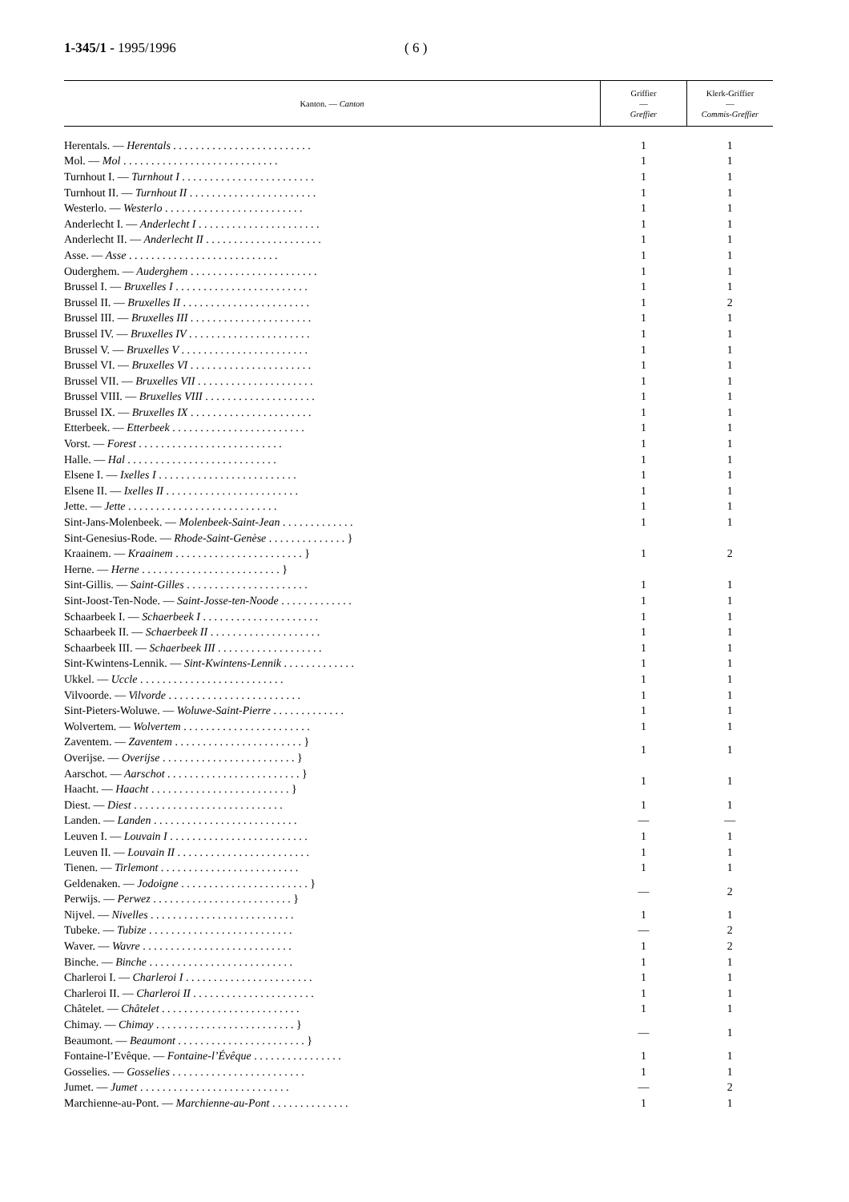1-345/1 - 1995/1996 ( 6 )
| Kanton. — Canton | Griffier — Greffier | Klerk-Griffier — Commis-Greffier |
| --- | --- | --- |
| Herentals. — Herentals . . . . . . . . . . . . . . . . . . . . . . . . . | 1 | 1 |
| Mol. — Mol . . . . . . . . . . . . . . . . . . . . . . . . . . . . | 1 | 1 |
| Turnhout I. — Turnhout I . . . . . . . . . . . . . . . . . . . . . . . . | 1 | 1 |
| Turnhout II. — Turnhout II . . . . . . . . . . . . . . . . . . . . . . . | 1 | 1 |
| Westerlo. — Westerlo . . . . . . . . . . . . . . . . . . . . . . . . . | 1 | 1 |
| Anderlecht I. — Anderlecht I . . . . . . . . . . . . . . . . . . . . . . | 1 | 1 |
| Anderlecht II. — Anderlecht II . . . . . . . . . . . . . . . . . . . . . | 1 | 1 |
| Asse. — Asse . . . . . . . . . . . . . . . . . . . . . . . . . . . | 1 | 1 |
| Ouderghem. — Auderghem . . . . . . . . . . . . . . . . . . . . . . . | 1 | 1 |
| Brussel I. — Bruxelles I . . . . . . . . . . . . . . . . . . . . . . . . | 1 | 1 |
| Brussel II. — Bruxelles II . . . . . . . . . . . . . . . . . . . . . . . | 1 | 2 |
| Brussel III. — Bruxelles III . . . . . . . . . . . . . . . . . . . . . . | 1 | 1 |
| Brussel IV. — Bruxelles IV . . . . . . . . . . . . . . . . . . . . . . | 1 | 1 |
| Brussel V. — Bruxelles V . . . . . . . . . . . . . . . . . . . . . . . | 1 | 1 |
| Brussel VI. — Bruxelles VI . . . . . . . . . . . . . . . . . . . . . . | 1 | 1 |
| Brussel VII. — Bruxelles VII . . . . . . . . . . . . . . . . . . . . . | 1 | 1 |
| Brussel VIII. — Bruxelles VIII . . . . . . . . . . . . . . . . . . . . | 1 | 1 |
| Brussel IX. — Bruxelles IX . . . . . . . . . . . . . . . . . . . . . . | 1 | 1 |
| Etterbeek. — Etterbeek . . . . . . . . . . . . . . . . . . . . . . . . | 1 | 1 |
| Vorst. — Forest . . . . . . . . . . . . . . . . . . . . . . . . . . | 1 | 1 |
| Halle. — Hal . . . . . . . . . . . . . . . . . . . . . . . . . . . | 1 | 1 |
| Elsene I. — Ixelles I . . . . . . . . . . . . . . . . . . . . . . . . . | 1 | 1 |
| Elsene II. — Ixelles II . . . . . . . . . . . . . . . . . . . . . . . . | 1 | 1 |
| Jette. — Jette . . . . . . . . . . . . . . . . . . . . . . . . . . . | 1 | 1 |
| Sint-Jans-Molenbeek. — Molenbeek-Saint-Jean . . . . . . . . . . . . . | 1 | 1 |
| Sint-Genesius-Rode. — Rhode-Saint-Genèse . . . . . . . . . . . . . . } | 1 | 2 |
| Kraainem. — Kraainem . . . . . . . . . . . . . . . . . . . . . . . } | | |
| Herne. — Herne . . . . . . . . . . . . . . . . . . . . . . . . . } | | |
| Sint-Gillis. — Saint-Gilles . . . . . . . . . . . . . . . . . . . . . . | 1 | 1 |
| Sint-Joost-Ten-Node. — Saint-Josse-ten-Noode . . . . . . . . . . . . . | 1 | 1 |
| Schaarbeek I. — Schaerbeek I . . . . . . . . . . . . . . . . . . . . . | 1 | 1 |
| Schaarbeek II. — Schaerbeek II . . . . . . . . . . . . . . . . . . . . | 1 | 1 |
| Schaarbeek III. — Schaerbeek III . . . . . . . . . . . . . . . . . . . | 1 | 1 |
| Sint-Kwintens-Lennik. — Sint-Kwintens-Lennik . . . . . . . . . . . . . | 1 | 1 |
| Ukkel. — Uccle . . . . . . . . . . . . . . . . . . . . . . . . . . | 1 | 1 |
| Vilvoorde. — Vilvorde . . . . . . . . . . . . . . . . . . . . . . . . | 1 | 1 |
| Sint-Pieters-Woluwe. — Woluwe-Saint-Pierre . . . . . . . . . . . . . | 1 | 1 |
| Wolvertem. — Wolvertem . . . . . . . . . . . . . . . . . . . . . . . | 1 | 1 |
| Zaventem. — Zaventem . . . . . . . . . . . . . . . . . . . . . . . } | 1 | 1 |
| Overijse. — Overijse . . . . . . . . . . . . . . . . . . . . . . . . } | | |
| Aarschot. — Aarschot . . . . . . . . . . . . . . . . . . . . . . . . } | 1 | 1 |
| Haacht. — Haacht . . . . . . . . . . . . . . . . . . . . . . . . . } | | |
| Diest. — Diest . . . . . . . . . . . . . . . . . . . . . . . . . . . | 1 | 1 |
| Landen. — Landen . . . . . . . . . . . . . . . . . . . . . . . . . . | — | — |
| Leuven I. — Louvain I . . . . . . . . . . . . . . . . . . . . . . . . . | 1 | 1 |
| Leuven II. — Louvain II . . . . . . . . . . . . . . . . . . . . . . . . | 1 | 1 |
| Tienen. — Tirlemont . . . . . . . . . . . . . . . . . . . . . . . . . | 1 | 1 |
| Geldenaken. — Jodoigne . . . . . . . . . . . . . . . . . . . . . . . } | — | 2 |
| Perwijs. — Perwez . . . . . . . . . . . . . . . . . . . . . . . . . } | | |
| Nijvel. — Nivelles . . . . . . . . . . . . . . . . . . . . . . . . . . | 1 | 1 |
| Tubeke. — Tubize . . . . . . . . . . . . . . . . . . . . . . . . . . | — | 2 |
| Waver. — Wavre . . . . . . . . . . . . . . . . . . . . . . . . . . . | 1 | 2 |
| Binche. — Binche . . . . . . . . . . . . . . . . . . . . . . . . . . | 1 | 1 |
| Charleroi I. — Charleroi I . . . . . . . . . . . . . . . . . . . . . . . | 1 | 1 |
| Charleroi II. — Charleroi II . . . . . . . . . . . . . . . . . . . . . . | 1 | 1 |
| Châtelet. — Châtelet . . . . . . . . . . . . . . . . . . . . . . . . . | 1 | 1 |
| Chimay. — Chimay . . . . . . . . . . . . . . . . . . . . . . . . . } | — | 1 |
| Beaumont. — Beaumont . . . . . . . . . . . . . . . . . . . . . . . } | | |
| Fontaine-l’Evêque. — Fontaine-l’Évêque . . . . . . . . . . . . . . . . | 1 | 1 |
| Gosselies. — Gosselies . . . . . . . . . . . . . . . . . . . . . . . . | 1 | 1 |
| Jumet. — Jumet . . . . . . . . . . . . . . . . . . . . . . . . . . . | — | 2 |
| Marchienne-au-Pont. — Marchienne-au-Pont . . . . . . . . . . . . . . | 1 | 1 |